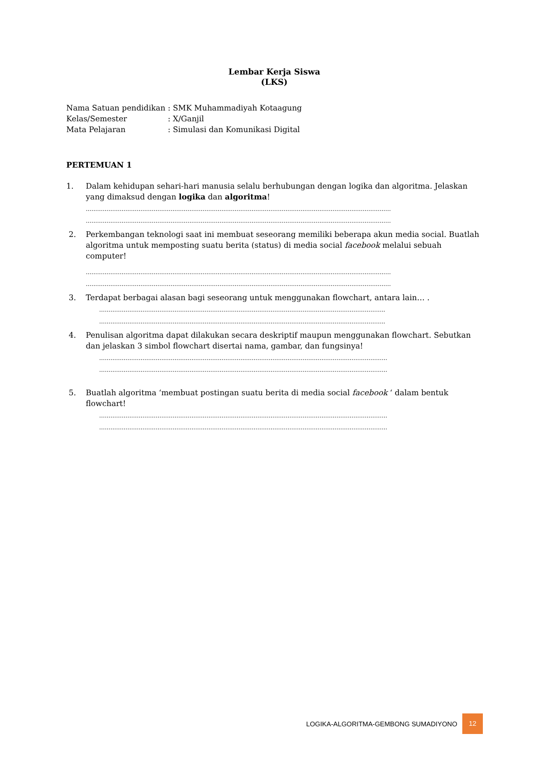Lembar Kerja Siswa
(LKS)
| Nama Satuan pendidikan | : SMK Muhammadiyah Kotaagung |
| Kelas/Semester | : X/Ganjil |
| Mata Pelajaran | : Simulasi dan Komunikasi Digital |
PERTEMUAN 1
1. Dalam kehidupan sehari-hari manusia selalu berhubungan dengan logika dan algoritma. Jelaskan yang dimaksud dengan logika dan algoritma!
………………………………………………………………………………………………………………………………………………
………………………………………………………………………………………………………………………………………………
2. Perkembangan teknologi saat ini membuat seseorang memiliki beberapa akun media social. Buatlah algoritma untuk memposting suatu berita (status) di media social facebook melalui sebuah computer!
………………………………………………………………………………………………………………………………………………
………………………………………………………………………………………………………………………………………………
3. Terdapat berbagai alasan bagi seseorang untuk menggunakan flowchart, antara lain… .
……………………………………………………………………………………………………………………………………..
……………………………………………………………………………………………………………………………………..
4. Penulisan algoritma dapat dilakukan secara deskriptif maupun menggunakan flowchart. Sebutkan dan jelaskan 3 simbol flowchart disertai nama, gambar, dan fungsinya!
………………………………………………………………………………………………………………………………………
………………………………………………………………………………………………………………………………………
5. Buatlah algoritma ‘membuat postingan suatu berita di media social facebook ‘ dalam bentuk flowchart!
………………………………………………………………………………………………………………………………………
………………………………………………………………………………………………………………………………………
LOGIKA-ALGORITMA-GEMBONG SUMADIYONO 12